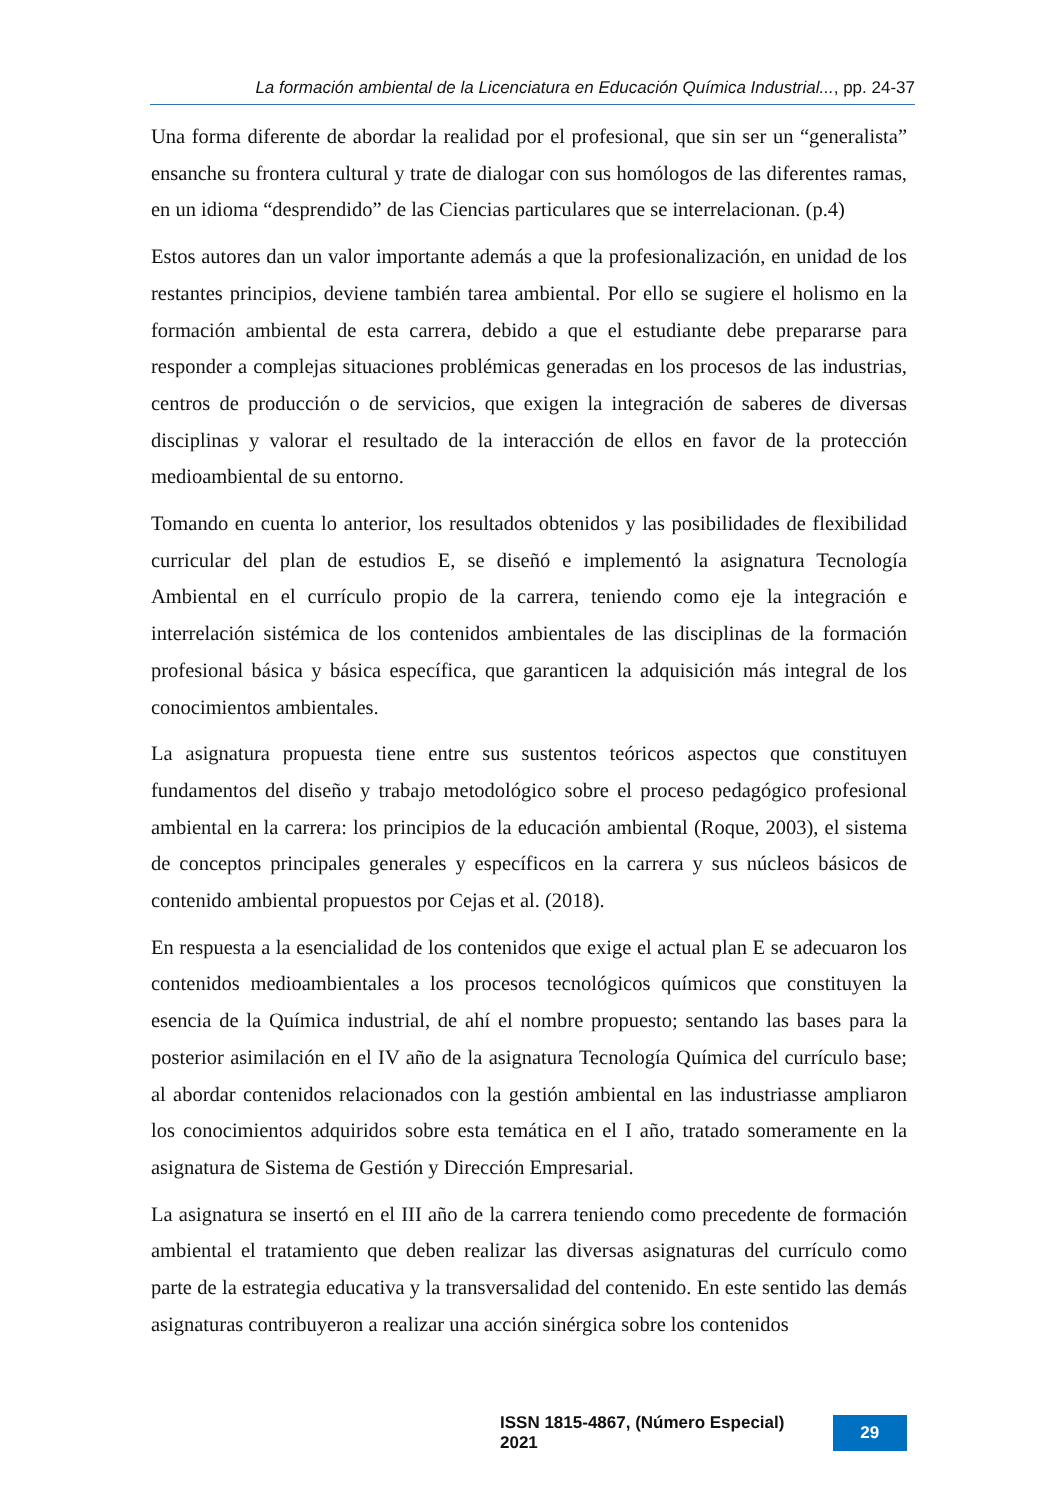La formación ambiental de la Licenciatura en Educación Química Industrial..., pp. 24-37
Una forma diferente de abordar la realidad por el profesional, que sin ser un “generalista” ensanche su frontera cultural y trate de dialogar con sus homólogos de las diferentes ramas, en un idioma “desprendido” de las Ciencias particulares que se interrelacionan. (p.4)
Estos autores dan un valor importante además a que la profesionalización, en unidad de los restantes principios, deviene también tarea ambiental. Por ello se sugiere el holismo en la formación ambiental de esta carrera, debido a que el estudiante debe prepararse para responder a complejas situaciones problémicas generadas en los procesos de las industrias, centros de producción o de servicios, que exigen la integración de saberes de diversas disciplinas y valorar el resultado de la interacción de ellos en favor de la protección medioambiental de su entorno.
Tomando en cuenta lo anterior, los resultados obtenidos y las posibilidades de flexibilidad curricular del plan de estudios E, se diseñó e implementó la asignatura Tecnología Ambiental en el currículo propio de la carrera, teniendo como eje la integración e interrelación sistémica de los contenidos ambientales de las disciplinas de la formación profesional básica y básica específica, que garanticen la adquisición más integral de los conocimientos ambientales.
La asignatura propuesta tiene entre sus sustentos teóricos aspectos que constituyen fundamentos del diseño y trabajo metodológico sobre el proceso pedagógico profesional ambiental en la carrera: los principios de la educación ambiental (Roque, 2003), el sistema de conceptos principales generales y específicos en la carrera y sus núcleos básicos de contenido ambiental propuestos por Cejas et al. (2018).
En respuesta a la esencialidad de los contenidos que exige el actual plan E se adecuaron los contenidos medioambientales a los procesos tecnológicos químicos que constituyen la esencia de la Química industrial, de ahí el nombre propuesto; sentando las bases para la posterior asimilación en el IV año de la asignatura Tecnología Química del currículo base; al abordar contenidos relacionados con la gestión ambiental en las industriasse ampliaron los conocimientos adquiridos sobre esta temática en el I año, tratado someramente en la asignatura de Sistema de Gestión y Dirección Empresarial.
La asignatura se insertó en el III año de la carrera teniendo como precedente de formación ambiental el tratamiento que deben realizar las diversas asignaturas del currículo como parte de la estrategia educativa y la transversalidad del contenido. En este sentido las demás asignaturas contribuyeron a realizar una acción sinérgica sobre los contenidos
ISSN 1815-4867, (Número Especial) 2021 29